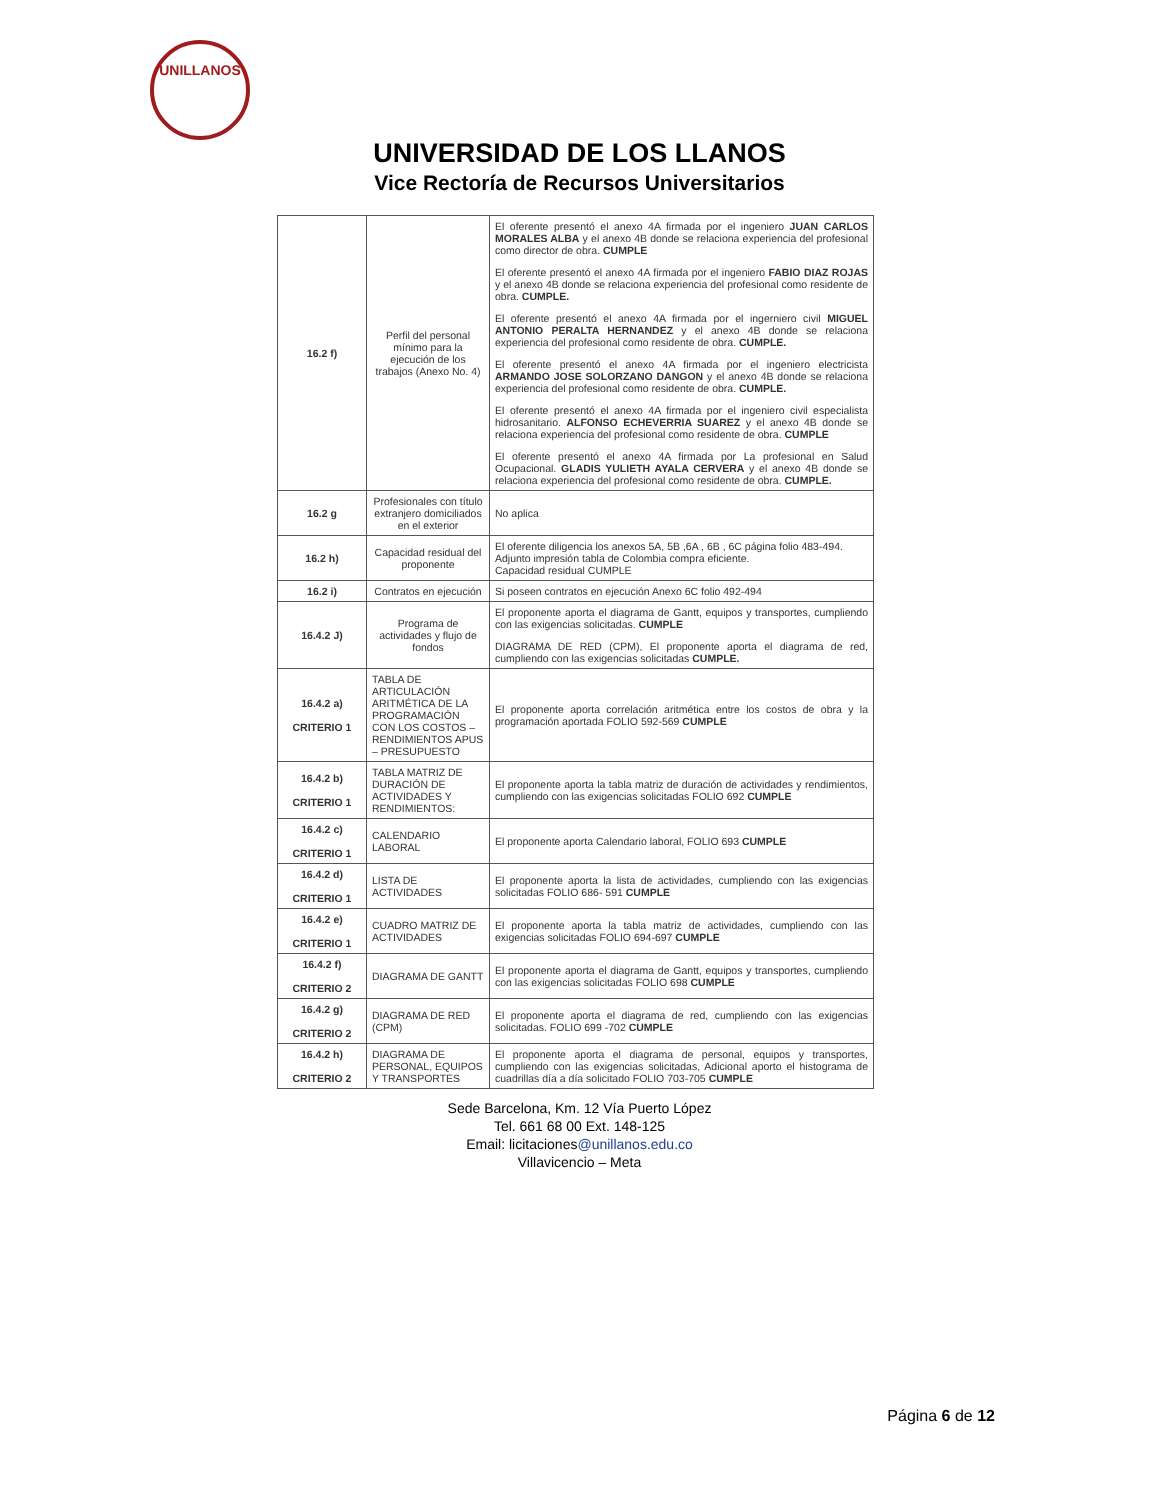UNILLANOS
UNIVERSIDAD DE LOS LLANOS
Vice Rectoría de Recursos Universitarios
| 16.2 f) | Perfil del personal mínimo para la ejecución de los trabajos (Anexo No. 4) | El oferente presentó el anexo 4A firmada por el ingeniero JUAN CARLOS MORALES ALBA y el anexo 4B donde se relaciona experiencia del profesional como director de obra. CUMPLE El oferente presentó el anexo 4A firmada por el ingeniero FABIO DIAZ ROJAS y el anexo 4B donde se relaciona experiencia del profesional como residente de obra. CUMPLE. El oferente presentó el anexo 4A firmada por el ingerniero civil MIGUEL ANTONIO PERALTA HERNANDEZ y el anexo 4B donde se relaciona experiencia del profesional como residente de obra. CUMPLE. El oferente presentó el anexo 4A firmada por el ingeniero electricista ARMANDO JOSE SOLORZANO DANGON y el anexo 4B donde se relaciona experiencia del profesional como residente de obra. CUMPLE. El oferente presentó el anexo 4A firmada por el ingeniero civil especialista hidrosanitario. ALFONSO ECHEVERRIA SUAREZ y el anexo 4B donde se relaciona experiencia del profesional como residente de obra. CUMPLE El oferente presentó el anexo 4A firmada por La profesional en Salud Ocupacional. GLADIS YULIETH AYALA CERVERA y el anexo 4B donde se relaciona experiencia del profesional como residente de obra. CUMPLE. |
| 16.2 g | Profesionales con título extranjero domiciliados en el exterior | No aplica |
| 16.2 h) | Capacidad residual del proponente | El oferente diligencia los anexos 5A, 5B ,6A , 6B , 6C página folio 483-494. Adjunto impresión tabla de Colombia compra eficiente. Capacidad residual CUMPLE |
| 16.2 i) | Contratos en ejecución | Si poseen contratos en ejecución Anexo 6C folio 492-494 |
| 16.4.2 J) | Programa de actividades y flujo de fondos | El proponente aporta el diagrama de Gantt, equipos y transportes, cumpliendo con las exigencias solicitadas. CUMPLE DIAGRAMA DE RED (CPM), El proponente aporta el diagrama de red, cumpliendo con las exigencias solicitadas CUMPLE. |
| 16.4.2 a) CRITERIO 1 | TABLA DE ARTICULACIÓN ARITMÉTICA DE LA PROGRAMACIÓN CON LOS COSTOS – RENDIMIENTOS APUS – PRESUPUESTO | El proponente aporta correlación aritmética entre los costos de obra y la programación aportada FOLIO 592-569 CUMPLE |
| 16.4.2 b) CRITERIO 1 | TABLA MATRIZ DE DURACIÓN DE ACTIVIDADES Y RENDIMIENTOS: | El proponente aporta la tabla matriz de duración de actividades y rendimientos, cumpliendo con las exigencias solicitadas FOLIO 692 CUMPLE |
| 16.4.2 c) CRITERIO 1 | CALENDARIO LABORAL | El proponente aporta Calendario laboral, FOLIO 693 CUMPLE |
| 16.4.2 d) CRITERIO 1 | LISTA DE ACTIVIDADES | El proponente aporta la lista de actividades, cumpliendo con las exigencias solicitadas FOLIO 686- 591 CUMPLE |
| 16.4.2 e) CRITERIO 1 | CUADRO MATRIZ DE ACTIVIDADES | El proponente aporta la tabla matriz de actividades, cumpliendo con las exigencias solicitadas FOLIO 694-697 CUMPLE |
| 16.4.2 f) CRITERIO 2 | DIAGRAMA DE GANTT | El proponente aporta el diagrama de Gantt, equipos y transportes, cumpliendo con las exigencias solicitadas FOLIO 698 CUMPLE |
| 16.4.2 g) CRITERIO 2 | DIAGRAMA DE RED (CPM) | El proponente aporta el diagrama de red, cumpliendo con las exigencias solicitadas. FOLIO 699 -702 CUMPLE |
| 16.4.2 h) CRITERIO 2 | DIAGRAMA DE PERSONAL, EQUIPOS Y TRANSPORTES | El proponente aporta el diagrama de personal, equipos y transportes, cumpliendo con las exigencias solicitadas, Adicional aporto el histograma de cuadrillas día a día solicitado FOLIO 703-705 CUMPLE |
Sede Barcelona, Km. 12 Vía Puerto López
Tel. 661 68 00 Ext. 148-125
Email: licitaciones@unillanos.edu.co
Villavicencio – Meta
Página 6 de 12